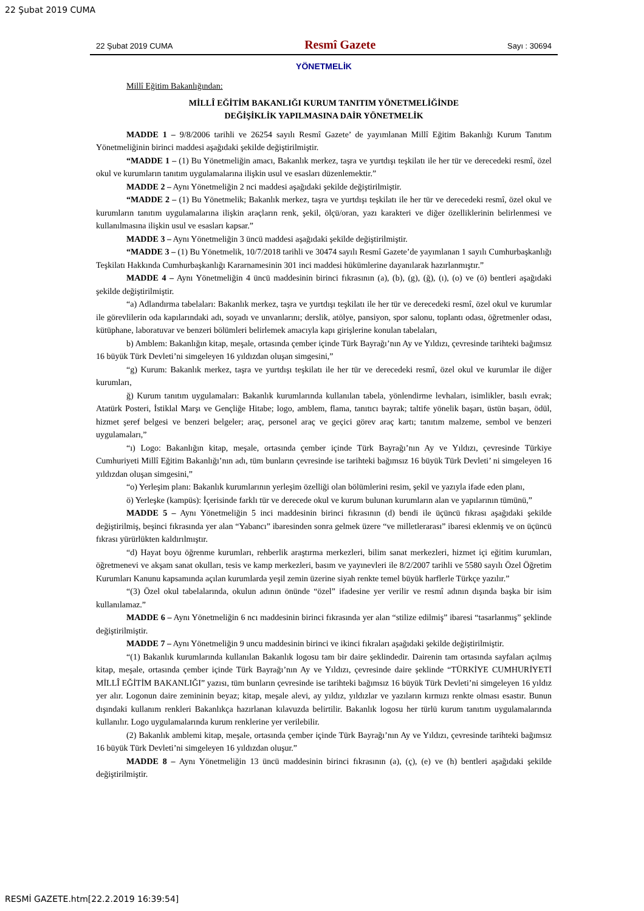22 Şubat 2019 CUMA
22 Şubat 2019 CUMA Resmî Gazete Sayı : 30694
YÖNETMELİK
Millî Eğitim Bakanlığından:
MİLLÎ EĞİTİM BAKANLIĞI KURUM TANITIM YÖNETMELİĞİNDE
DEĞİŞİKLİK YAPILMASINA DAİR YÖNETMELİK
MADDE 1 – 9/8/2006 tarihli ve 26254 sayılı Resmî Gazete’ de yayımlanan Millî Eğitim Bakanlığı Kurum Tanıtım Yönetmeliğinin birinci maddesi aşağıdaki şekilde değiştirilmiştir.
“MADDE 1 – (1) Bu Yönetmeliğin amacı, Bakanlık merkez, taşra ve yurtdışı teşkilatı ile her tür ve derecedeki resmî, özel okul ve kurumların tanıtım uygulamalarına ilişkin usul ve esasları düzenlemektir.”
MADDE 2 – Aynı Yönetmeliğin 2 nci maddesi aşağıdaki şekilde değiştirilmiştir.
“MADDE 2 – (1) Bu Yönetmelik; Bakanlık merkez, taşra ve yurtdışı teşkilatı ile her tür ve derecedeki resmî, özel okul ve kurumların tanıtım uygulamalarına ilişkin araçların renk, şekil, ölçü/oran, yazı karakteri ve diğer özelliklerinin belirlenmesi ve kullanılmasına ilişkin usul ve esasları kapsar.”
MADDE 3 – Aynı Yönetmeliğin 3 üncü maddesi aşağıdaki şekilde değiştirilmiştir.
“MADDE 3 – (1) Bu Yönetmelik, 10/7/2018 tarihli ve 30474 sayılı Resmî Gazete’de yayımlanan 1 sayılı Cumhurbaşkanlığı Teşkilatı Hakkında Cumhurbaşkanlığı Kararnamesinin 301 inci maddesi hükümlerine dayanılarak hazırlanmıştır.”
MADDE 4 – Aynı Yönetmeliğin 4 üncü maddesinin birinci fıkrasının (a), (b), (g), (ğ), (ı), (o) ve (ö) bentleri aşağıdaki şekilde değiştirilmiştir.
“a) Adlandırma tabelaları: Bakanlık merkez, taşra ve yurtdışı teşkilatı ile her tür ve derecedeki resmî, özel okul ve kurumlar ile görevlilerin oda kapılarındaki adı, soyadı ve unvanlarını; derslik, atölye, pansiyon, spor salonu, toplantı odası, öğretmenler odası, kütüphane, laboratuvar ve benzeri bölümleri belirlemek amacıyla kapı girişlerine konulan tabelaları,
b) Amblem: Bakanlığın kitap, meşale, ortasında çember içinde Türk Bayrağı’nın Ay ve Yıldızı, çevresinde tarihteki bağımsız 16 büyük Türk Devleti’ni simgeleyen 16 yıldızdan oluşan simgesini,”
“g) Kurum: Bakanlık merkez, taşra ve yurtdışı teşkilatı ile her tür ve derecedeki resmî, özel okul ve kurumlar ile diğer kurumları,
ğ) Kurum tanıtım uygulamaları: Bakanlık kurumlarında kullanılan tabela, yönlendirme levhaları, isimlikler, basılı evrak; Atatürk Posteri, İstiklal Marşı ve Gençliğe Hitabe; logo, amblem, flama, tanıtıcı bayrak; taltife yönelik başarı, üstün başarı, ödül, hizmet şeref belgesi ve benzeri belgeler; araç, personel araç ve geçici görev araç kartı; tanıtım malzeme, sembol ve benzeri uygulamaları,”
“ı) Logo: Bakanlığın kitap, meşale, ortasında çember içinde Türk Bayrağı’nın Ay ve Yıldızı, çevresinde Türkiye Cumhuriyeti Millî Eğitim Bakanlığı’nın adı, tüm bunların çevresinde ise tarihteki bağımsız 16 büyük Türk Devleti’ ni simgeleyen 16 yıldızdan oluşan simgesini,”
“o) Yerleşim planı: Bakanlık kurumlarının yerleşim özelliği olan bölümlerini resim, şekil ve yazıyla ifade eden planı,
ö) Yerleşke (kampüs): İçerisinde farklı tür ve derecede okul ve kurum bulunan kurumların alan ve yapılarının tümünü,”
MADDE 5 – Aynı Yönetmeliğin 5 inci maddesinin birinci fıkrasının (d) bendi ile üçüncü fıkrası aşağıdaki şekilde değiştirilmiş, beşinci fıkrasında yer alan “Yabancı” ibaresinden sonra gelmek üzere “ve milletlerarası” ibaresi eklenmiş ve on üçüncü fıkrası yürürlükten kaldırılmıştır.
“d) Hayat boyu öğrenme kurumları, rehberlik araştırma merkezleri, bilim sanat merkezleri, hizmet içi eğitim kurumları, öğretmenevi ve akşam sanat okulları, tesis ve kamp merkezleri, basım ve yayınevleri ile 8/2/2007 tarihli ve 5580 sayılı Özel Öğretim Kurumları Kanunu kapsamında açılan kurumlarda yeşil zemin üzerine siyah renkte temel büyük harflerle Türkçe yazılır.”
“(3) Özel okul tabelalarında, okulun adının önünde “özel” ifadesine yer verilir ve resmî adının dışında başka bir isim kullanılamaz.”
MADDE 6 – Aynı Yönetmeliğin 6 ncı maddesinin birinci fıkrasında yer alan “stilize edilmiş” ibaresi “tasarlanmış” şeklinde değiştirilmiştir.
MADDE 7 – Aynı Yönetmeliğin 9 uncu maddesinin birinci ve ikinci fıkraları aşağıdaki şekilde değiştirilmiştir.
“(1) Bakanlık kurumlarında kullanılan Bakanlık logosu tam bir daire şeklindedir. Dairenin tam ortasında sayfaları açılmış kitap, meşale, ortasında çember içinde Türk Bayrağı’nın Ay ve Yıldızı, çevresinde daire şeklinde “TÜRKİYE CUMHURİYETİ MİLLÎ EĞİTİM BAKANLIĞI” yazısı, tüm bunların çevresinde ise tarihteki bağımsız 16 büyük Türk Devleti’ni simgeleyen 16 yıldız yer alır. Logonun daire zemininin beyaz; kitap, meşale alevi, ay yıldız, yıldızlar ve yazıların kırmızı renkte olması esastır. Bunun dışındaki kullanım renkleri Bakanlıkça hazırlanan kılavuzda belirtilir. Bakanlık logosu her türlü kurum tanıtım uygulamalarında kullanılır. Logo uygulamalarında kurum renklerine yer verilebilir.
(2) Bakanlık amblemi kitap, meşale, ortasında çember içinde Türk Bayrağı’nın Ay ve Yıldızı, çevresinde tarihteki bağımsız 16 büyük Türk Devleti’ni simgeleyen 16 yıldızdan oluşur.”
MADDE 8 – Aynı Yönetmeliğin 13 üncü maddesinin birinci fıkrasının (a), (ç), (e) ve (h) bentleri aşağıdaki şekilde değiştirilmiştir.
RESMİ GAZETE.htm[22.2.2019 16:39:54]